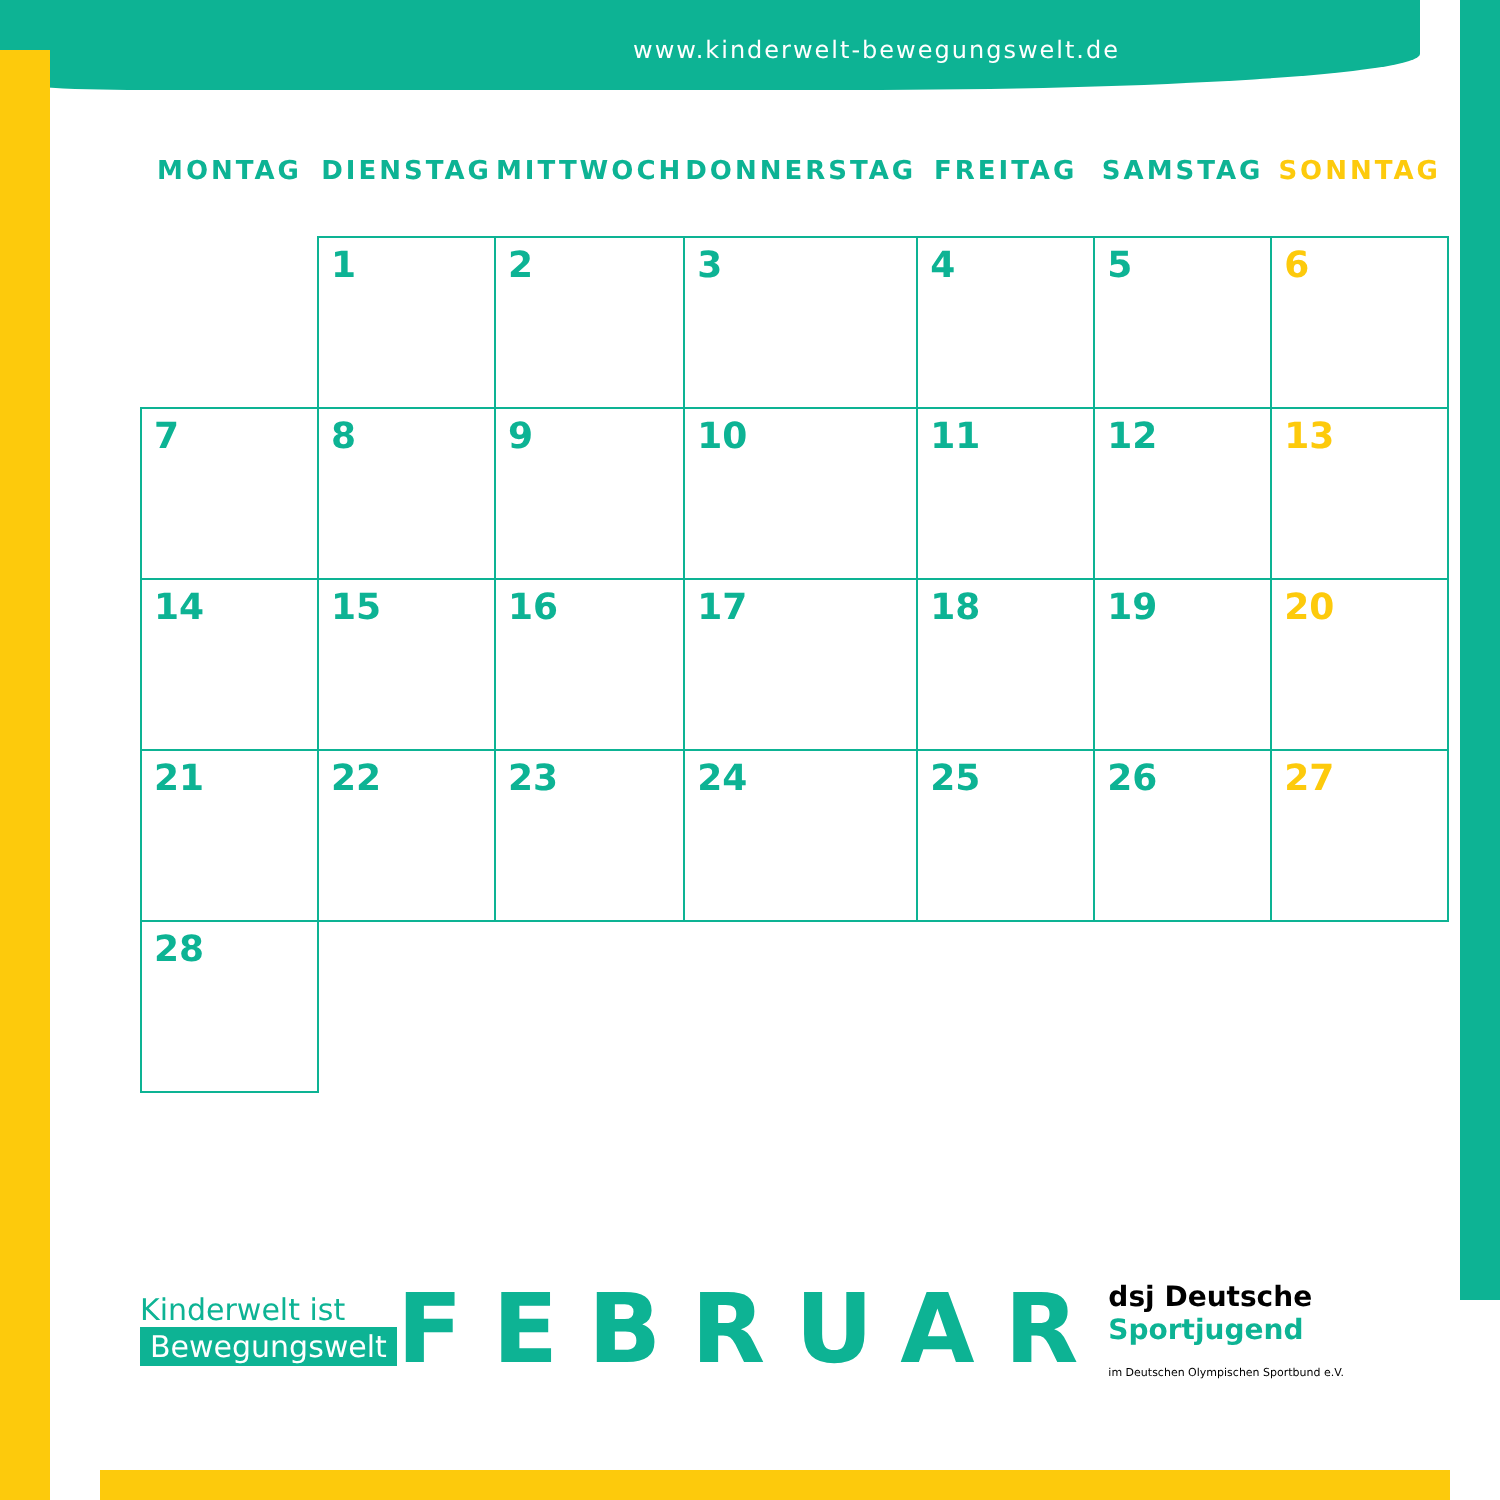www.kinderwelt-bewegungswelt.de
| MONTAG | DIENSTAG | MITTWOCH | DONNERSTAG | FREITAG | SAMSTAG | SONNTAG |
| --- | --- | --- | --- | --- | --- | --- |
| | 1 | 2 | 3 | 4 | 5 | 6 |
| 7 | 8 | 9 | 10 | 11 | 12 | 13 |
| 14 | 15 | 16 | 17 | 18 | 19 | 20 |
| 21 | 22 | 23 | 24 | 25 | 26 | 27 |
| 28 | | | | | | |
Kinderwelt ist
Bewegungswelt
FEBRUAR
dsj Deutsche Sportjugend
im Deutschen Olympischen Sportbund e.V.